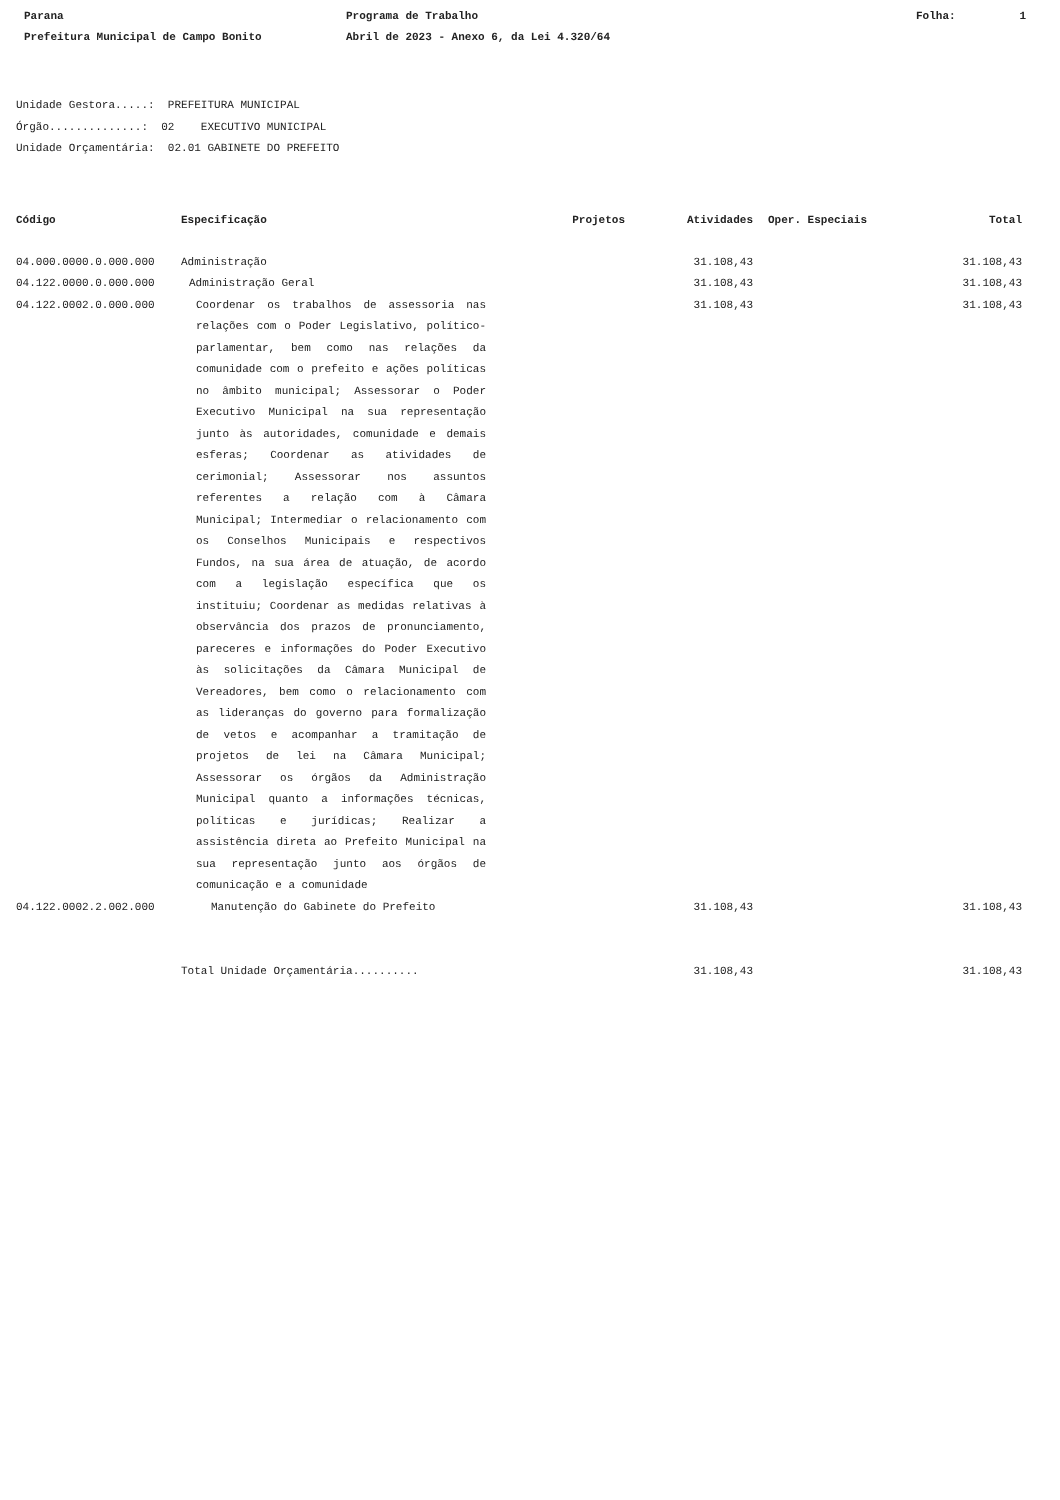Parana
Prefeitura Municipal de Campo Bonito
Programa de Trabalho
Abril de 2023 - Anexo 6, da Lei 4.320/64
Folha: 1
Unidade Gestora.....: PREFEITURA MUNICIPAL
Órgão..............: 02 EXECUTIVO MUNICIPAL
Unidade Orçamentária: 02.01 GABINETE DO PREFEITO
| Código | Especificação | Projetos | Atividades | Oper. Especiais | Total |
| --- | --- | --- | --- | --- | --- |
| 04.000.0000.0.000.000 | Administração | | 31.108,43 | | 31.108,43 |
| 04.122.0000.0.000.000 | Administração Geral | | 31.108,43 | | 31.108,43 |
| 04.122.0002.0.000.000 | Coordenar os trabalhos de assessoria nas relações com o Poder Legislativo, político-parlamentar, bem como nas relações da comunidade com o prefeito e ações políticas no âmbito municipal; Assessorar o Poder Executivo Municipal na sua representação junto às autoridades, comunidade e demais esferas; Coordenar as atividades de cerimonial; Assessorar nos assuntos referentes a relação com à Câmara Municipal; Intermediar o relacionamento com os Conselhos Municipais e respectivos Fundos, na sua área de atuação, de acordo com a legislação específica que os instituiu; Coordenar as medidas relativas à observância dos prazos de pronunciamento, pareceres e informações do Poder Executivo às solicitações da Câmara Municipal de Vereadores, bem como o relacionamento com as lideranças do governo para formalização de vetos e acompanhar a tramitação de projetos de lei na Câmara Municipal; Assessorar os órgãos da Administração Municipal quanto a informações técnicas, políticas e jurídicas; Realizar a assistência direta ao Prefeito Municipal na sua representação junto aos órgãos de comunicação e a comunidade | | 31.108,43 | | 31.108,43 |
| 04.122.0002.2.002.000 | Manutenção do Gabinete do Prefeito | | 31.108,43 | | 31.108,43 |
| | Total Unidade Orçamentária.......... | | 31.108,43 | | 31.108,43 |